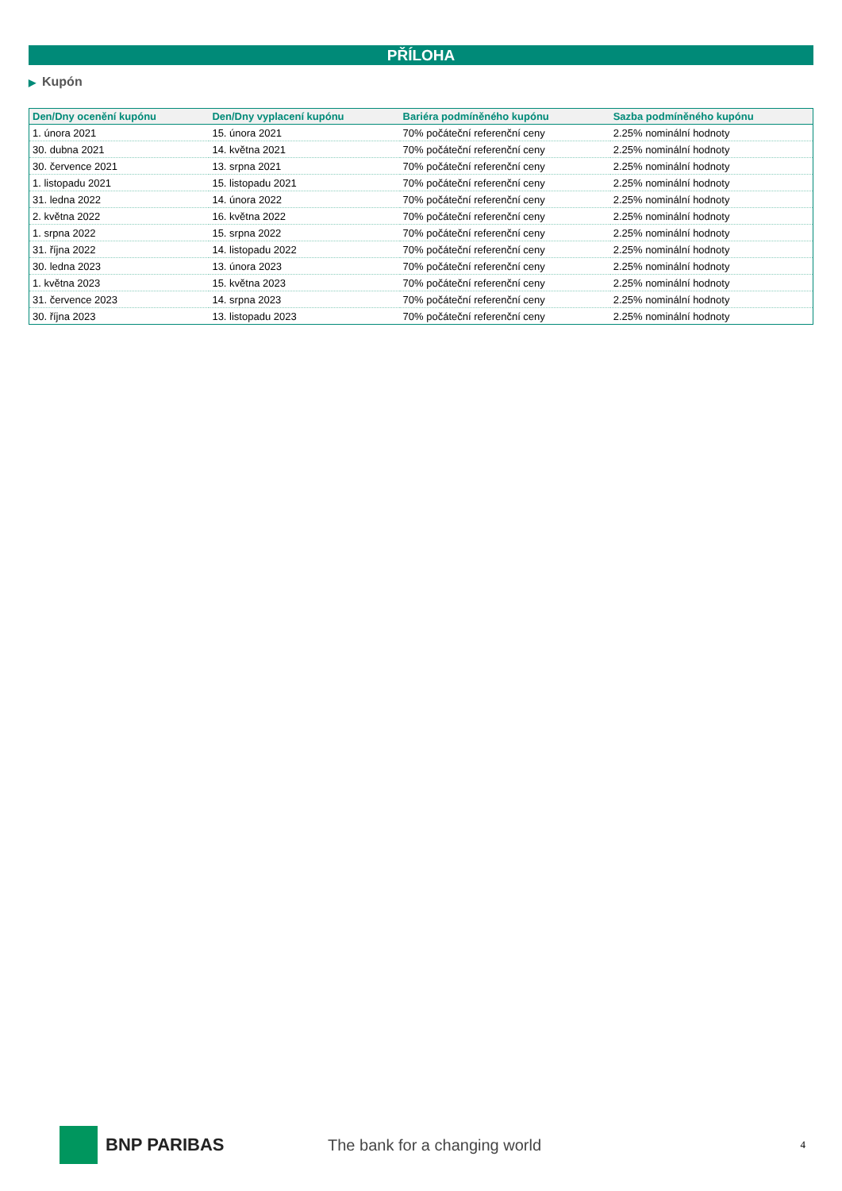PŘÍLOHA
▶ Kupón
| Den/Dny ocenění kupónu | Den/Dny vyplacení kupónu | Bariéra podmíněného kupónu | Sazba podmíněného kupónu |
| --- | --- | --- | --- |
| 1. února 2021 | 15. února 2021 | 70% počáteční referenční ceny | 2.25% nominální hodnoty |
| 30. dubna 2021 | 14. května 2021 | 70% počáteční referenční ceny | 2.25% nominální hodnoty |
| 30. července 2021 | 13. srpna 2021 | 70% počáteční referenční ceny | 2.25% nominální hodnoty |
| 1. listopadu 2021 | 15. listopadu 2021 | 70% počáteční referenční ceny | 2.25% nominální hodnoty |
| 31. ledna 2022 | 14. února 2022 | 70% počáteční referenční ceny | 2.25% nominální hodnoty |
| 2. května 2022 | 16. května 2022 | 70% počáteční referenční ceny | 2.25% nominální hodnoty |
| 1. srpna 2022 | 15. srpna 2022 | 70% počáteční referenční ceny | 2.25% nominální hodnoty |
| 31. října 2022 | 14. listopadu 2022 | 70% počáteční referenční ceny | 2.25% nominální hodnoty |
| 30. ledna 2023 | 13. února 2023 | 70% počáteční referenční ceny | 2.25% nominální hodnoty |
| 1. května 2023 | 15. května 2023 | 70% počáteční referenční ceny | 2.25% nominální hodnoty |
| 31. července 2023 | 14. srpna 2023 | 70% počáteční referenční ceny | 2.25% nominální hodnoty |
| 30. října 2023 | 13. listopadu 2023 | 70% počáteční referenční ceny | 2.25% nominální hodnoty |
BNP PARIBAS The bank for a changing world
4